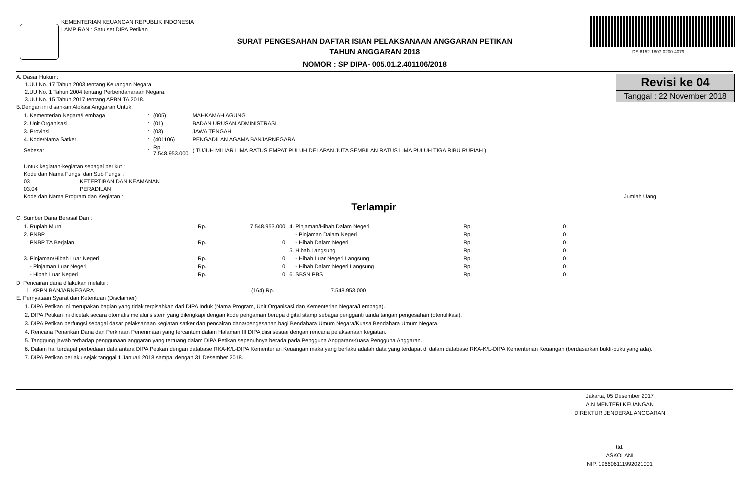KEMENTERIAN KEUANGAN REPUBLIK INDONESIA
LAMPIRAN : Satu set DIPA Petikan
SURAT PENGESAHAN DAFTAR ISIAN PELAKSANAAN ANGGARAN PETIKAN
TAHUN ANGGARAN 2018
NOMOR : SP DIPA- 005.01.2.401106/2018
DS:6152-1807-0200-4079
Revisi ke 04
Tanggal : 22 November 2018
A. Dasar Hukum:
1.UU No. 17 Tahun 2003 tentang Keuangan Negara.
2.UU No. 1 Tahun 2004 tentang Perbendaharaan Negara.
3.UU No. 15 Tahun 2017 tentang APBN TA 2018.
B.Dengan ini disahkan Alokasi Anggaran Untuk:
| 1. Kementerian Negara/Lembaga | : | (005) | MAHKAMAH AGUNG |
| 2. Unit Organisasi | : | (01) | BADAN URUSAN ADMINISTRASI |
| 3. Provinsi | : | (03) | JAWA TENGAH |
| 4. Kode/Nama Satker | : | (401106) | PENGADILAN AGAMA BANJARNEGARA |
| Sebesar | : | Rp. 7.548.953.000 | ( TUJUH MILIAR LIMA RATUS EMPAT PULUH DELAPAN JUTA SEMBILAN RATUS LIMA PULUH TIGA RIBU RUPIAH ) |
Untuk kegiatan-kegiatan sebagai berikut :
Kode dan Nama Fungsi dan Sub Fungsi :
03 KETERTIBAN DAN KEAMANAN
03.04 PERADILAN
Kode dan Nama Program dan Kegiatan : Jumlah Uang
Terlampir
C. Sumber Dana Berasal Dari :
| 1. Rupiah Murni | Rp. | 7.548.953.000 | 4. Pinjaman/Hibah Dalam Negeri | Rp. | 0 |
| 2. PNBP | | | - Pinjaman Dalam Negeri | Rp. | 0 |
| PNBP TA Berjalan | Rp. | 0 | - Hibah Dalam Negeri | Rp. | 0 |
| | | | 5. Hibah Langsung | Rp. | 0 |
| 3. Pinjaman/Hibah Luar Negeri | Rp. | 0 | - Hibah Luar Negeri Langsung | Rp. | 0 |
| - Pinjaman Luar Negeri | Rp. | 0 | - Hibah Dalam Negeri Langsung | Rp. | 0 |
| - Hibah Luar Negeri | Rp. | 0 | 6. SBSN PBS | Rp. | 0 |
D. Pencairan dana dilakukan melalui :
1. KPPN BANJARNEGARA (164) Rp. 7.548.953.000
E. Pernyataan Syarat dan Ketentuan (Disclaimer)
1. DIPA Petikan ini merupakan bagian yang tidak terpisahkan dari DIPA Induk (Nama Program, Unit Organisasi dan Kementerian Negara/Lembaga).
2. DIPA Petikan ini dicetak secara otomatis melalui sistem yang dilengkapi dengan kode pengaman berupa digital stamp sebagai pengganti tanda tangan pengesahan (otentifikasi).
3. DIPA Petikan berfungsi sebagai dasar pelaksanaan kegiatan satker dan pencairan dana/pengesahan bagi Bendahara Umum Negara/Kuasa Bendahara Umum Negara.
4. Rencana Penarikan Dana dan Perkiraan Penerimaan yang tercantum dalam Halaman III DIPA diisi sesuai dengan rencana pelaksanaan kegiatan.
5. Tanggung jawab terhadap penggunaan anggaran yang tertuang dalam DIPA Petikan sepenuhnya berada pada Pengguna Anggaran/Kuasa Pengguna Anggaran.
6. Dalam hal terdapat perbedaan data antara DIPA Petikan dengan database RKA-K/L-DIPA Kementerian Keuangan maka yang berlaku adalah data yang terdapat di dalam database RKA-K/L-DIPA Kementerian Keuangan (berdasarkan bukti-bukti yang ada).
7. DIPA Petikan berlaku sejak tanggal 1 Januari 2018 sampai dengan 31 Desember 2018.
Jakarta, 05 Desember 2017
A.N MENTERI KEUANGAN
DIREKTUR JENDERAL ANGGARAN
ttd.
ASKOLANI
NIP. 196606111992021001